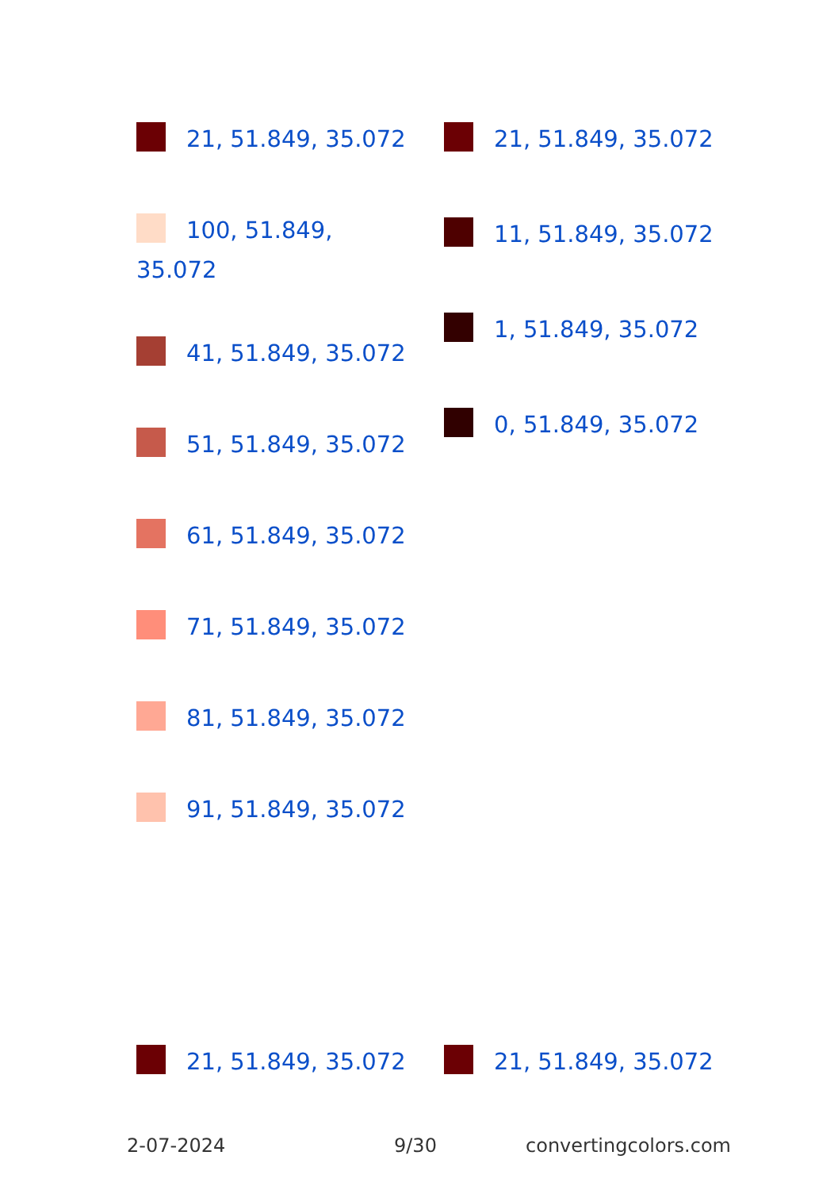21, 51.849, 35.072
100, 51.849, 35.072
41, 51.849, 35.072
51, 51.849, 35.072
61, 51.849, 35.072
71, 51.849, 35.072
81, 51.849, 35.072
91, 51.849, 35.072
21, 51.849, 35.072
11, 51.849, 35.072
1, 51.849, 35.072
0, 51.849, 35.072
21, 51.849, 35.072 21, 51.849, 35.072
2-07-2024 9/30 convertingcolors.com